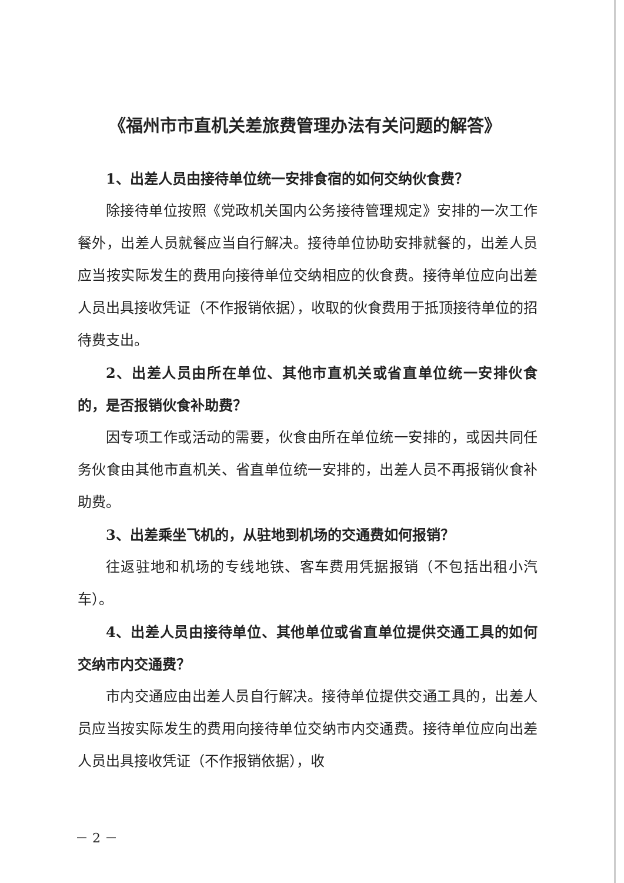《福州市市直机关差旅费管理办法有关问题的解答》
1、出差人员由接待单位统一安排食宿的如何交纳伙食费？
除接待单位按照《党政机关国内公务接待管理规定》安排的一次工作餐外，出差人员就餐应当自行解决。接待单位协助安排就餐的，出差人员应当按实际发生的费用向接待单位交纳相应的伙食费。接待单位应向出差人员出具接收凭证（不作报销依据），收取的伙食费用于抵顶接待单位的招待费支出。
2、出差人员由所在单位、其他市直机关或省直单位统一安排伙食的，是否报销伙食补助费？
因专项工作或活动的需要，伙食由所在单位统一安排的，或因共同任务伙食由其他市直机关、省直单位统一安排的，出差人员不再报销伙食补助费。
3、出差乘坐飞机的，从驻地到机场的交通费如何报销？
往返驻地和机场的专线地铁、客车费用凭据报销（不包括出租小汽车）。
4、出差人员由接待单位、其他单位或省直单位提供交通工具的如何交纳市内交通费？
市内交通应由出差人员自行解决。接待单位提供交通工具的，出差人员应当按实际发生的费用向接待单位交纳市内交通费。接待单位应向出差人员出具接收凭证（不作报销依据），收
－ 2 －